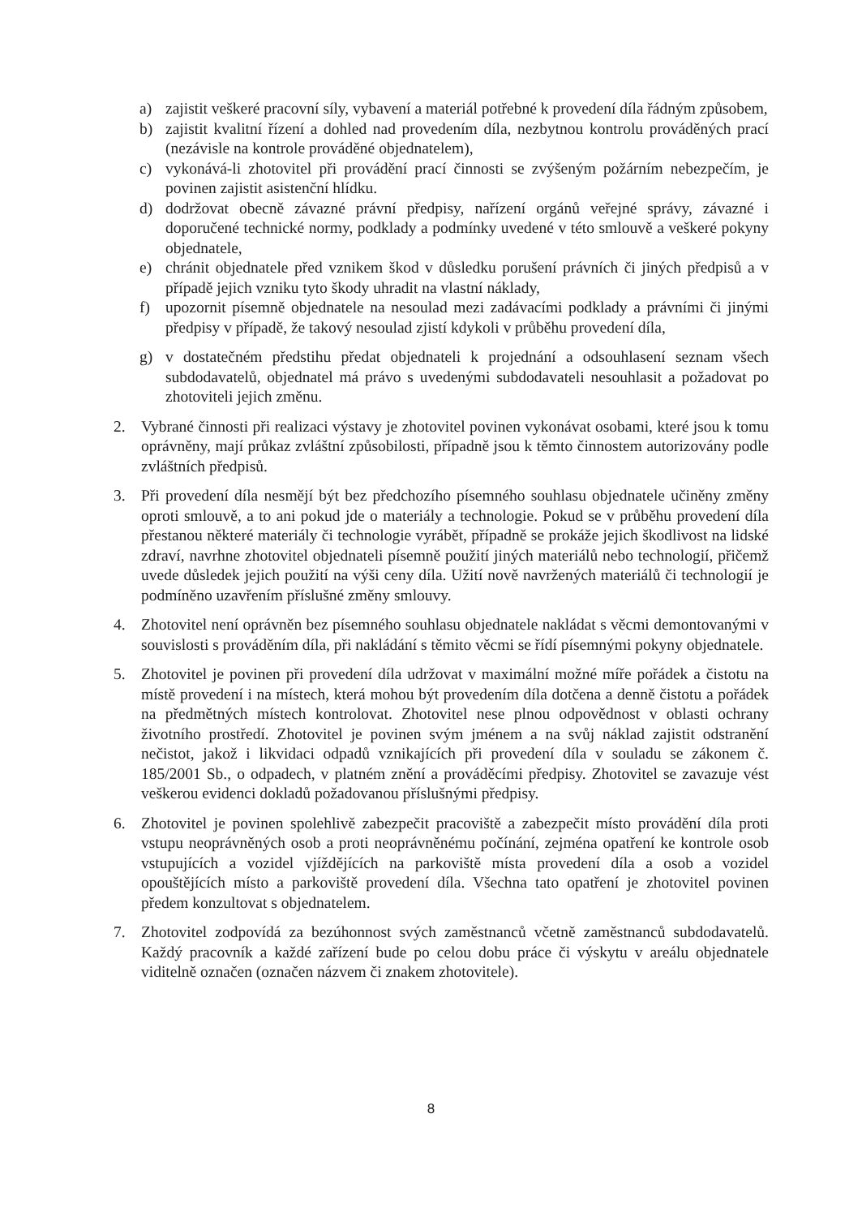a) zajistit veškeré pracovní síly, vybavení a materiál potřebné k provedení díla řádným způsobem,
b) zajistit kvalitní řízení a dohled nad provedením díla, nezbytnou kontrolu prováděných prací (nezávisle na kontrole prováděné objednatelem),
c) vykonává-li zhotovitel při provádění prací činnosti se zvýšeným požárním nebezpečím, je povinen zajistit asistenční hlídku.
d) dodržovat obecně závazné právní předpisy, nařízení orgánů veřejné správy, závazné i doporučené technické normy, podklady a podmínky uvedené v této smlouvě a veškeré pokyny objednatele,
e) chránit objednatele před vznikem škod v důsledku porušení právních či jiných předpisů a v případě jejich vzniku tyto škody uhradit na vlastní náklady,
f) upozornit písemně objednatele na nesoulad mezi zadávacími podklady a právními či jinými předpisy v případě, že takový nesoulad zjistí kdykoli v průběhu provedení díla,
g) v dostatečném předstihu předat objednateli k projednání a odsouhlasení seznam všech subdodavatelů, objednatel má právo s uvedenými subdodavateli nesouhlasit a požadovat po zhotoviteli jejich změnu.
2. Vybrané činnosti při realizaci výstavy je zhotovitel povinen vykonávat osobami, které jsou k tomu oprávněny, mají průkaz zvláštní způsobilosti, případně jsou k těmto činnostem autorizovány podle zvláštních předpisů.
3. Při provedení díla nesmějí být bez předchozího písemného souhlasu objednatele učiněny změny oproti smlouvě, a to ani pokud jde o materiály a technologie. Pokud se v průběhu provedení díla přestanou některé materiály či technologie vyrábět, případně se prokáže jejich škodlivost na lidské zdraví, navrhne zhotovitel objednateli písemně použití jiných materiálů nebo technologií, přičemž uvede důsledek jejich použití na výši ceny díla. Užití nově navržených materiálů či technologií je podmíněno uzavřením příslušné změny smlouvy.
4. Zhotovitel není oprávněn bez písemného souhlasu objednatele nakládat s věcmi demontovanými v souvislosti s prováděním díla, při nakládání s těmito věcmi se řídí písemnými pokyny objednatele.
5. Zhotovitel je povinen při provedení díla udržovat v maximální možné míře pořádek a čistotu na místě provedení i na místech, která mohou být provedením díla dotčena a denně čistotu a pořádek na předmětných místech kontrolovat. Zhotovitel nese plnou odpovědnost v oblasti ochrany životního prostředí. Zhotovitel je povinen svým jménem a na svůj náklad zajistit odstranění nečistot, jakož i likvidaci odpadů vznikajících při provedení díla v souladu se zákonem č. 185/2001 Sb., o odpadech, v platném znění a prováděcími předpisy. Zhotovitel se zavazuje vést veškerou evidenci dokladů požadovanou příslušnými předpisy.
6. Zhotovitel je povinen spolehlivě zabezpečit pracoviště a zabezpečit místo provádění díla proti vstupu neoprávněných osob a proti neoprávněnému počínání, zejména opatření ke kontrole osob vstupujících a vozidel vjíždějících na parkoviště místa provedení díla a osob a vozidel opouštějících místo a parkoviště provedení díla. Všechna tato opatření je zhotovitel povinen předem konzultovat s objednatelem.
7. Zhotovitel zodpovídá za bezúhonnost svých zaměstnanců včetně zaměstnanců subdodavatelů. Každý pracovník a každé zařízení bude po celou dobu práce či výskytu v areálu objednatele viditelně označen (označen názvem či znakem zhotovitele).
8